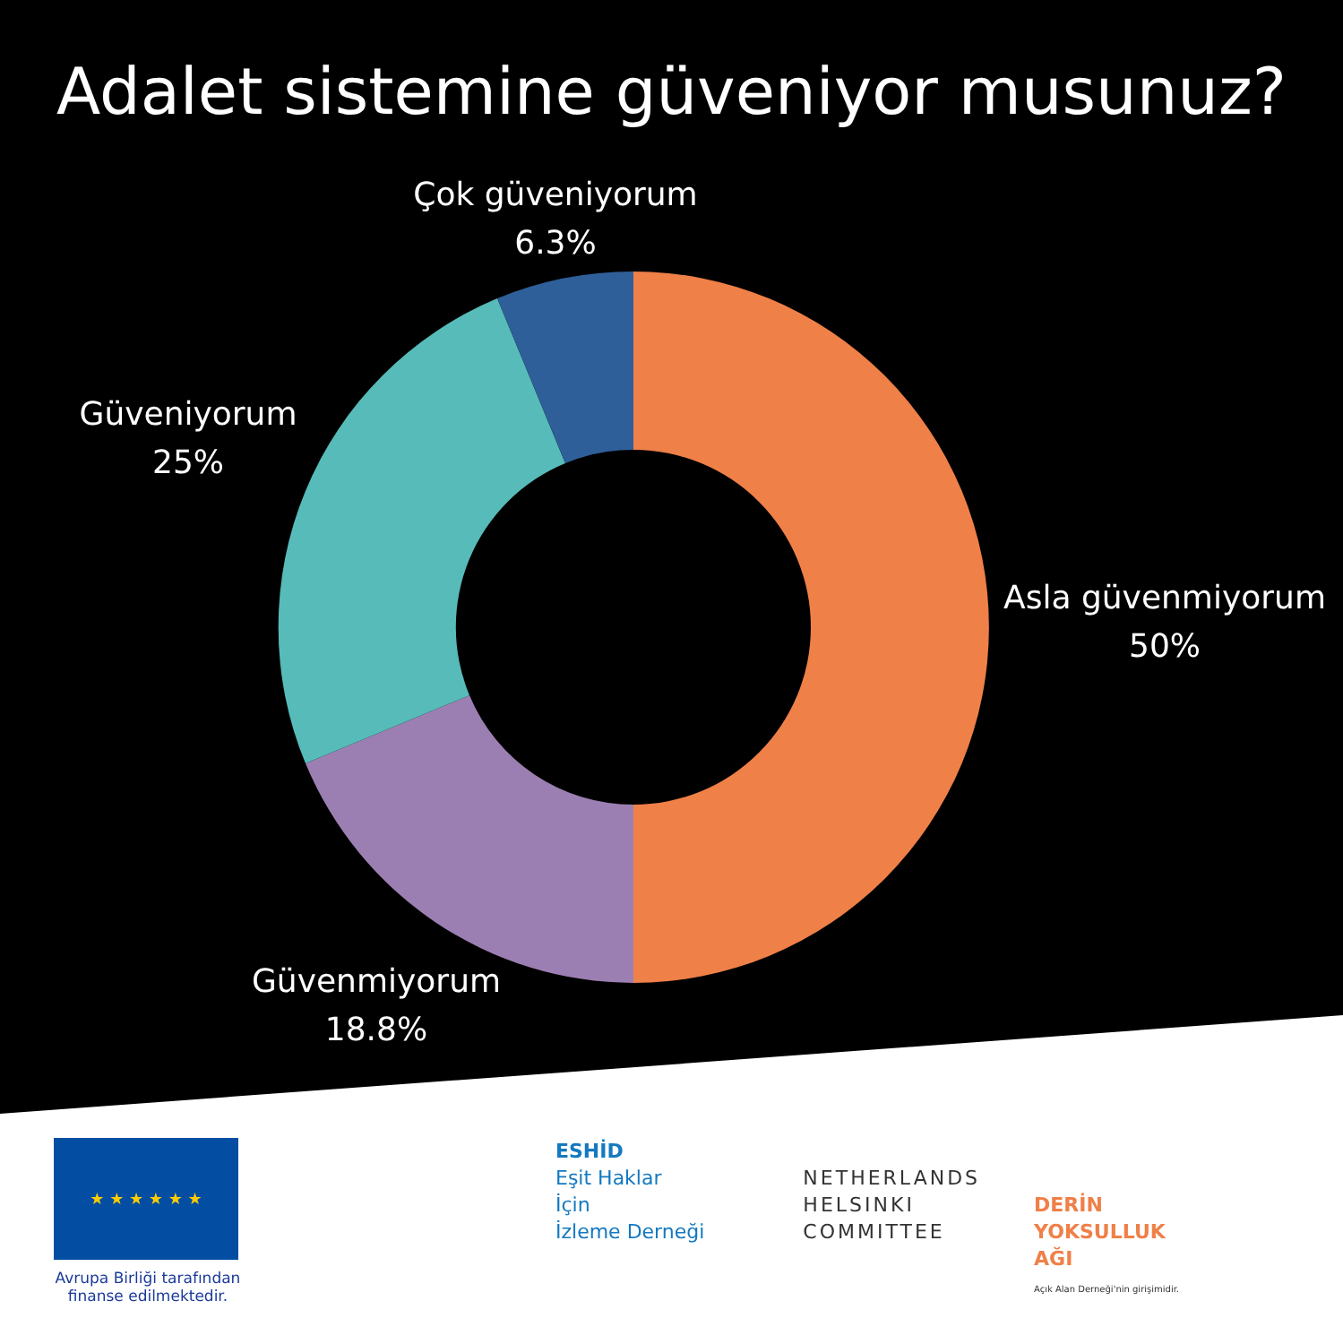Adalet sistemine güveniyor musunuz?
Çok güveniyorum
6.3%
Güveniyorum
25%
Asla güvenmiyorum
50%
Güvenmiyorum
18.8%
★ ★ ★ ★ ★ ★
Avrupa Birliği tarafından finanse edilmektedir.
ESHİD
Eşit Haklar
İçin
İzleme Derneği
NETHERLANDS
HELSINKI
COMMITTEE
DERİN
YOKSULLUK
AĞI
Açık Alan Derneği'nin girişimidir.